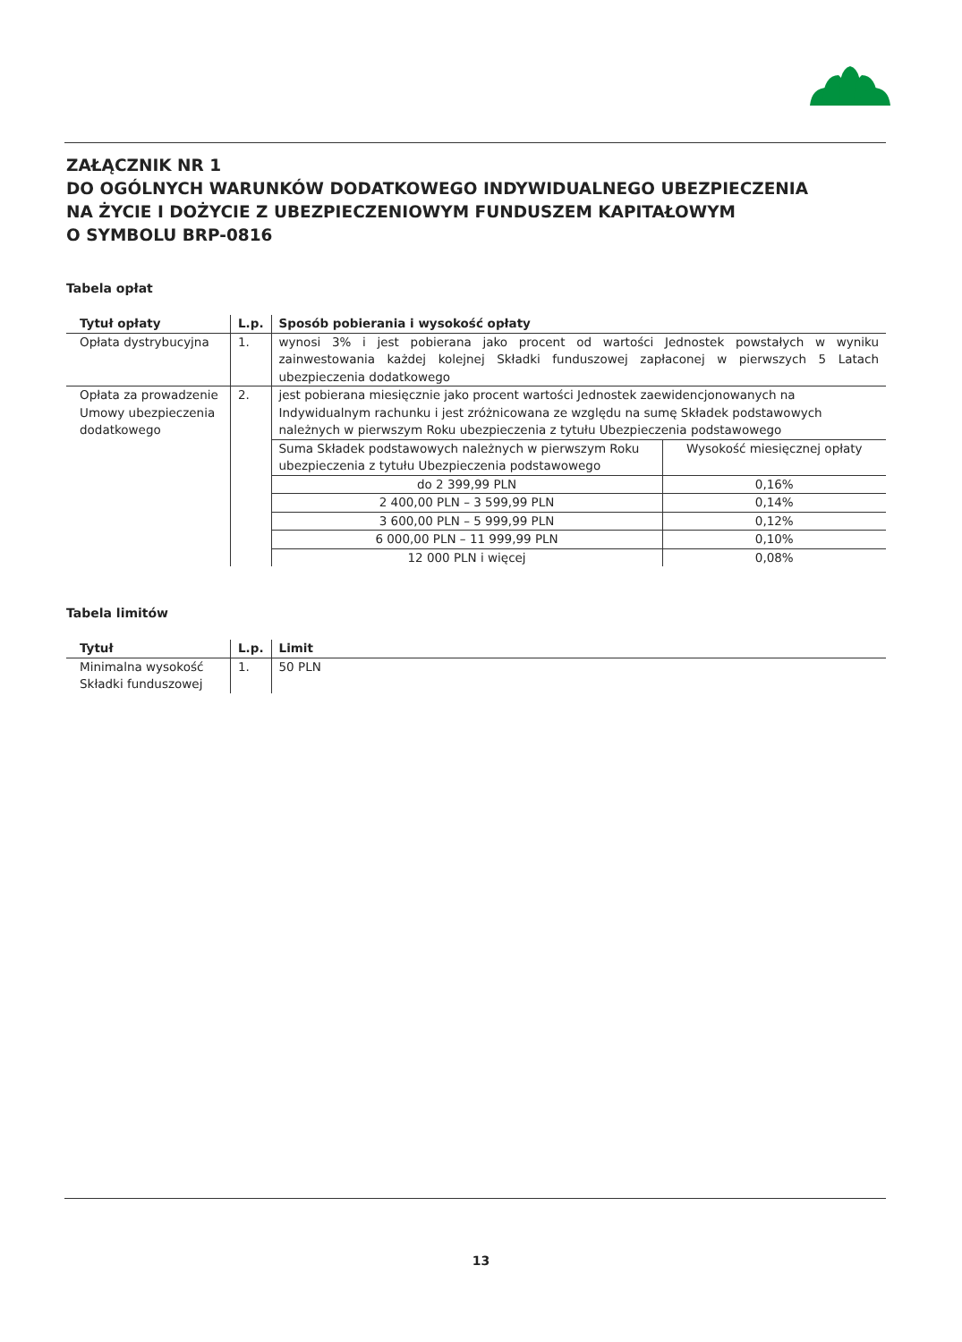ZAŁĄCZNIK NR 1
DO OGÓLNYCH WARUNKÓW DODATKOWEGO INDYWIDUALNEGO UBEZPIECZENIA
NA ŻYCIE I DOŻYCIE Z UBEZPIECZENIOWYM FUNDUSZEM KAPITAŁOWYM
O SYMBOLU BRP-0816
Tabela opłat
| Tytuł opłaty | L.p. | Sposób pobierania i wysokość opłaty |
| --- | --- | --- |
| Opłata dystrybucyjna | 1. | wynosi 3% i jest pobierana jako procent od wartości Jednostek powstałych w wyniku zainwestowania każdej kolejnej Składki funduszowej zapłaconej w pierwszych 5 Latach ubezpieczenia dodatkowego |
| Opłata za prowadzenie Umowy ubezpieczenia dodatkowego | 2. | jest pobierana miesięcznie jako procent wartości Jednostek zaewidencjonowanych na Indywidualnym rachunku i jest zróżnicowana ze względu na sumę Składek podstawowych należnych w pierwszym Roku ubezpieczenia z tytułu Ubezpieczenia podstawowego / Suma Składek podstawowych należnych w pierwszym Roku ubezpieczenia z tytułu Ubezpieczenia podstawowego / Wysokość miesięcznej opłaty / / do 2 399,99 PLN / 0,16% / / 2 400,00 PLN – 3 599,99 PLN / 0,14% / / 3 600,00 PLN – 5 999,99 PLN / 0,12% / / 6 000,00 PLN – 11 999,99 PLN / 0,10% / / 12 000 PLN i więcej / 0,08% / |
Tabela limitów
| Tytuł | L.p. | Limit |
| --- | --- | --- |
| Minimalna wysokość Składki funduszowej | 1. | 50 PLN |
13